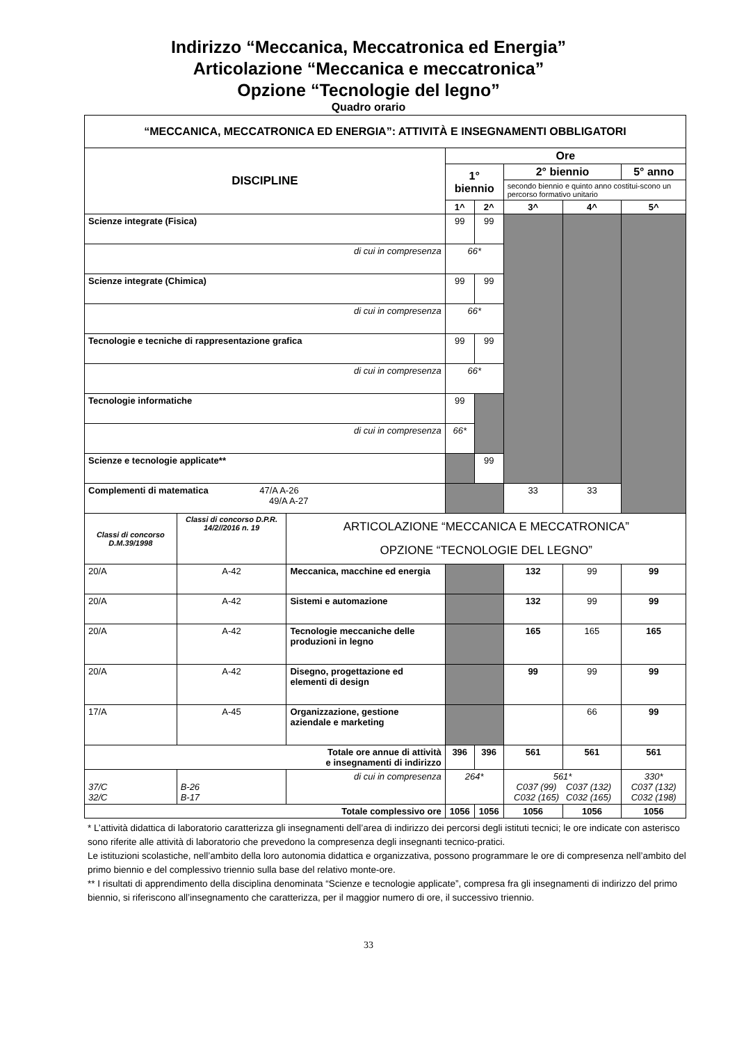Indirizzo “Meccanica, Meccatronica ed Energia”
Articolazione “Meccanica e meccatronica”
Opzione “Tecnologie del legno”
Quadro orario
| “MECCANICA, MECCATRONICA ED ENERGIA”: ATTIVITÀ E INSEGNAMENTI OBBLIGATORI | | | | | | | |
| DISCIPLINE | | | Ore | | | | |
| | | | 1° biennio | | 2° biennio | | 5° anno |
| | | | | | secondo biennio e quinto anno costitui-scono un percorso formativo unitario | | |
| | | | 1^ | 2^ | 3^ | 4^ | 5^ |
| Scienze integrate (Fisica) | | | 99 | 99 | | | |
| di cui in compresenza | | | 66* | | | | |
| Scienze integrate (Chimica) | | | 99 | 99 | | | |
| di cui in compresenza | | | 66* | | | | |
| Tecnologie e tecniche di rappresentazione grafica | | | 99 | 99 | | | |
| di cui in compresenza | | | 66* | | | | |
| Tecnologie informatiche | | | 99 | | | | |
| di cui in compresenza | | | 66* | | | | |
| Scienze e tecnologie applicate** | | | | 99 | | | |
| Complementi di matematica 47/A A-26 49/A A-27 | | | | | 33 | 33 | |
| Classi di concorso D.M.39/1998 | Classi di concorso D.P.R. 14/2//2016 n. 19 | ARTICOLAZIONE “MECCANICA E MECCATRONICA” OPZIONE “TECNOLOGIE DEL LEGNO” | | | | | |
| 20/A | A-42 | Meccanica, macchine ed energia | | | 132 | 99 | 99 |
| 20/A | A-42 | Sistemi e automazione | | | 132 | 99 | 99 |
| 20/A | A-42 | Tecnologie meccaniche delle produzioni in legno | | | 165 | 165 | 165 |
| 20/A | A-42 | Disegno, progettazione ed elementi di design | | | 99 | 99 | 99 |
| 17/A | A-45 | Organizzazione, gestione aziendale e marketing | | | | 66 | 99 |
| Totale ore annue di attività e insegnamenti di indirizzo | | | 396 | 396 | 561 | 561 | 561 |
| 37/C 32/C | B-26 B-17 | di cui in compresenza | 264* | | 561* C037 (99) C032 (165) C037 (132) C032 (165) | | 330* C037 (132) C032 (198) |
| Totale complessivo ore | | | 1056 | 1056 | 1056 | 1056 | 1056 |
* L’attività didattica di laboratorio caratterizza gli insegnamenti dell’area di indirizzo dei percorsi degli istituti tecnici; le ore indicate con asterisco sono riferite alle attività di laboratorio che prevedono la compresenza degli insegnanti tecnico-pratici.
Le istituzioni scolastiche, nell’ambito della loro autonomia didattica e organizzativa, possono programmare le ore di compresenza nell’ambito del primo biennio e del complessivo triennio sulla base del relativo monte-ore.
** I risultati di apprendimento della disciplina denominata “Scienze e tecnologie applicate”, compresa fra gli insegnamenti di indirizzo del primo biennio, si riferiscono all’insegnamento che caratterizza, per il maggior numero di ore, il successivo triennio.
33